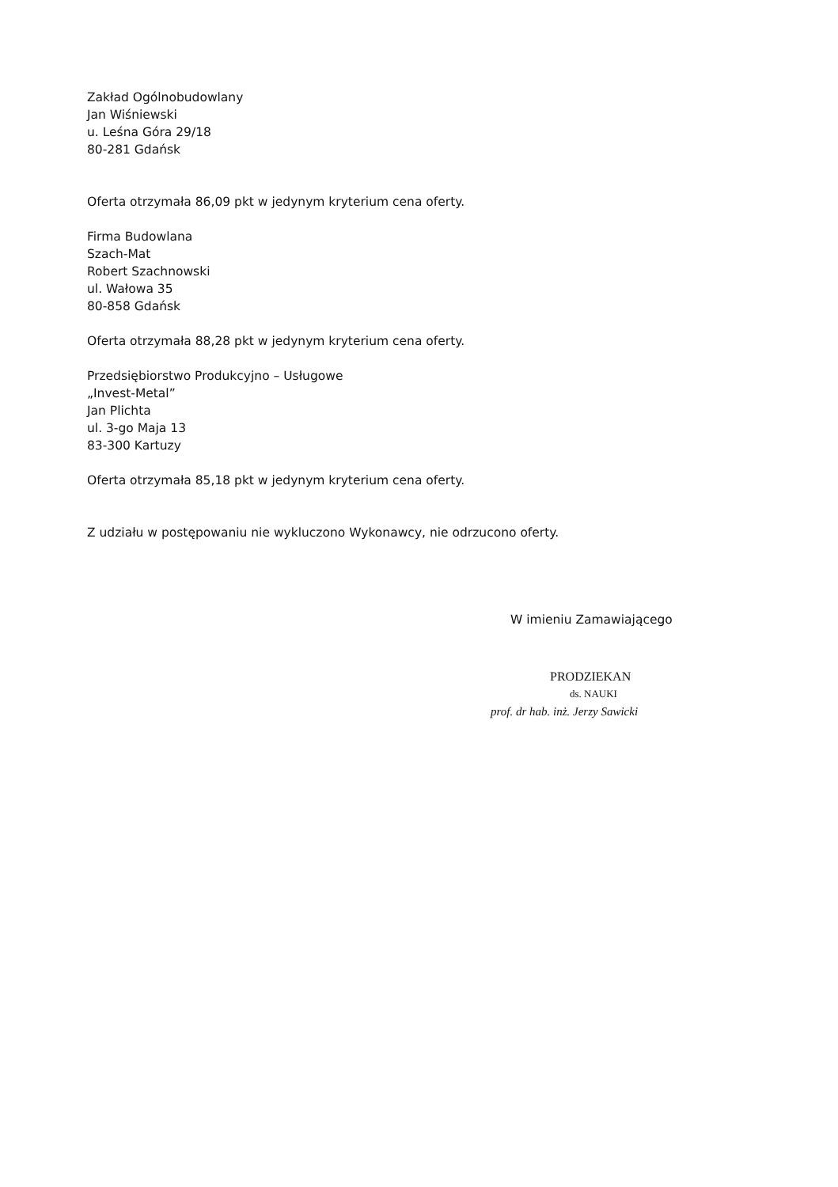Zakład Ogólnobudowlany
Jan Wiśniewski
u. Leśna Góra 29/18
80-281 Gdańsk
Oferta otrzymała 86,09 pkt w jedynym kryterium cena oferty.
Firma Budowlana
Szach-Mat
Robert Szachnowski
ul. Wałowa 35
80-858 Gdańsk
Oferta otrzymała 88,28 pkt w jedynym kryterium cena oferty.
Przedsiębiorstwo Produkcyjno – Usługowe
„Invest-Metal”
Jan Plichta
ul. 3-go Maja 13
83-300 Kartuzy
Oferta otrzymała 85,18 pkt w jedynym kryterium cena oferty.
Z udziału w postępowaniu nie wykluczono Wykonawcy, nie odrzucono oferty.
W imieniu Zamawiającego
PRODZIEKAN
ds. NAUKI
prof. dr hab. inż. Jerzy Sawicki